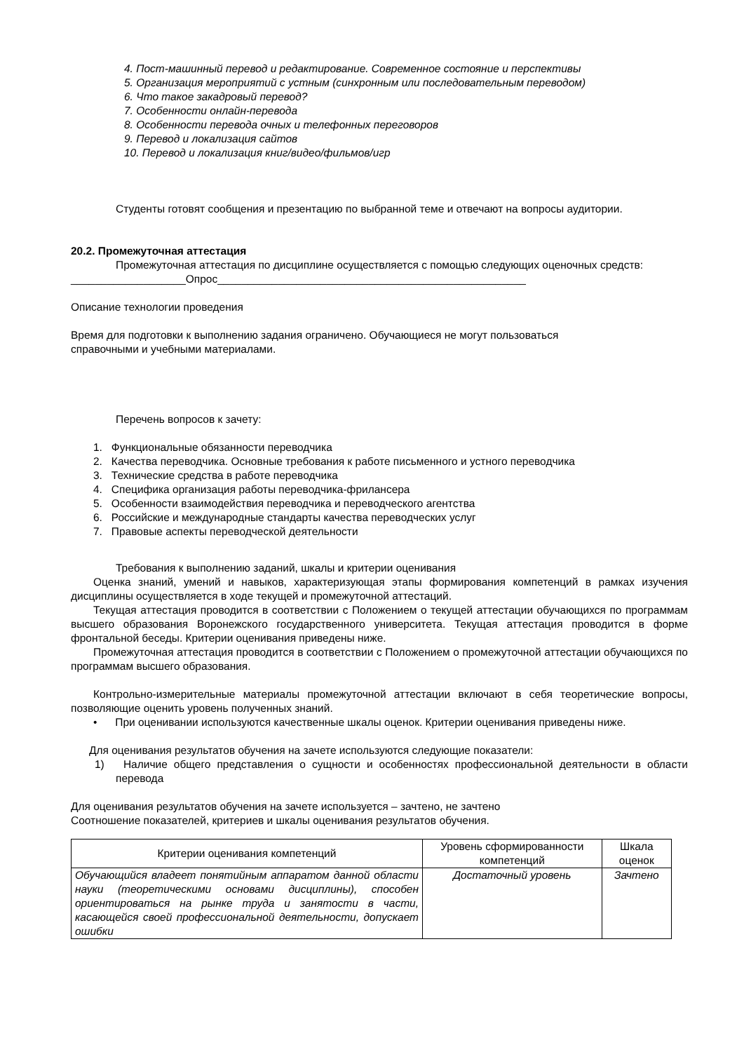4. Пост-машинный перевод и редактирование. Современное состояние и перспективы
5. Организация мероприятий с устным (синхронным или последовательным переводом)
6. Что такое закадровый перевод?
7. Особенности онлайн-перевода
8. Особенности перевода очных и телефонных переговоров
9. Перевод и локализация сайтов
10. Перевод и локализация книг/видео/фильмов/игр
Студенты готовят сообщения и презентацию по выбранной теме и отвечают на вопросы аудитории.
20.2. Промежуточная аттестация
Промежуточная аттестация по дисциплине осуществляется с помощью следующих оценочных средств:
___________________Опрос___________________________________________________
Описание технологии проведения
Время для подготовки к выполнению задания ограничено. Обучающиеся не могут пользоваться
справочными и учебными материалами.
Перечень вопросов к зачету:
1. Функциональные обязанности переводчика
2. Качества переводчика. Основные требования к работе письменного и устного переводчика
3. Технические средства в работе переводчика
4. Специфика организация работы переводчика-фрилансера
5. Особенности взаимодействия переводчика и переводческого агентства
6. Российские и международные стандарты качества переводческих услуг
7. Правовые аспекты переводческой деятельности
Требования к выполнению заданий, шкалы и критерии оценивания
Оценка знаний, умений и навыков, характеризующая этапы формирования компетенций в рамках изучения дисциплины осуществляется в ходе текущей и промежуточной аттестаций.
Текущая аттестация проводится в соответствии с Положением о текущей аттестации обучающихся по программам высшего образования Воронежского государственного университета. Текущая аттестация проводится в форме фронтальной беседы. Критерии оценивания приведены ниже.
Промежуточная аттестация проводится в соответствии с Положением о промежуточной аттестации обучающихся по программам высшего образования.
Контрольно-измерительные материалы промежуточной аттестации включают в себя теоретические вопросы, позволяющие оценить уровень полученных знаний.
• При оценивании используются качественные шкалы оценок. Критерии оценивания приведены ниже.
Для оценивания результатов обучения на зачете используются следующие показатели:
1) Наличие общего представления о сущности и особенностях профессиональной деятельности в области перевода
Для оценивания результатов обучения на зачете используется – зачтено, не зачтено
Соотношение показателей, критериев и шкалы оценивания результатов обучения.
| Критерии оценивания компетенций | Уровень сформированности компетенций | Шкала оценок |
| Обучающийся владеет понятийным аппаратом данной области науки (теоретическими основами дисциплины), способен ориентироваться на рынке труда и занятости в части, касающейся своей профессиональной деятельности, допускает ошибки | Достаточный уровень | Зачтено |